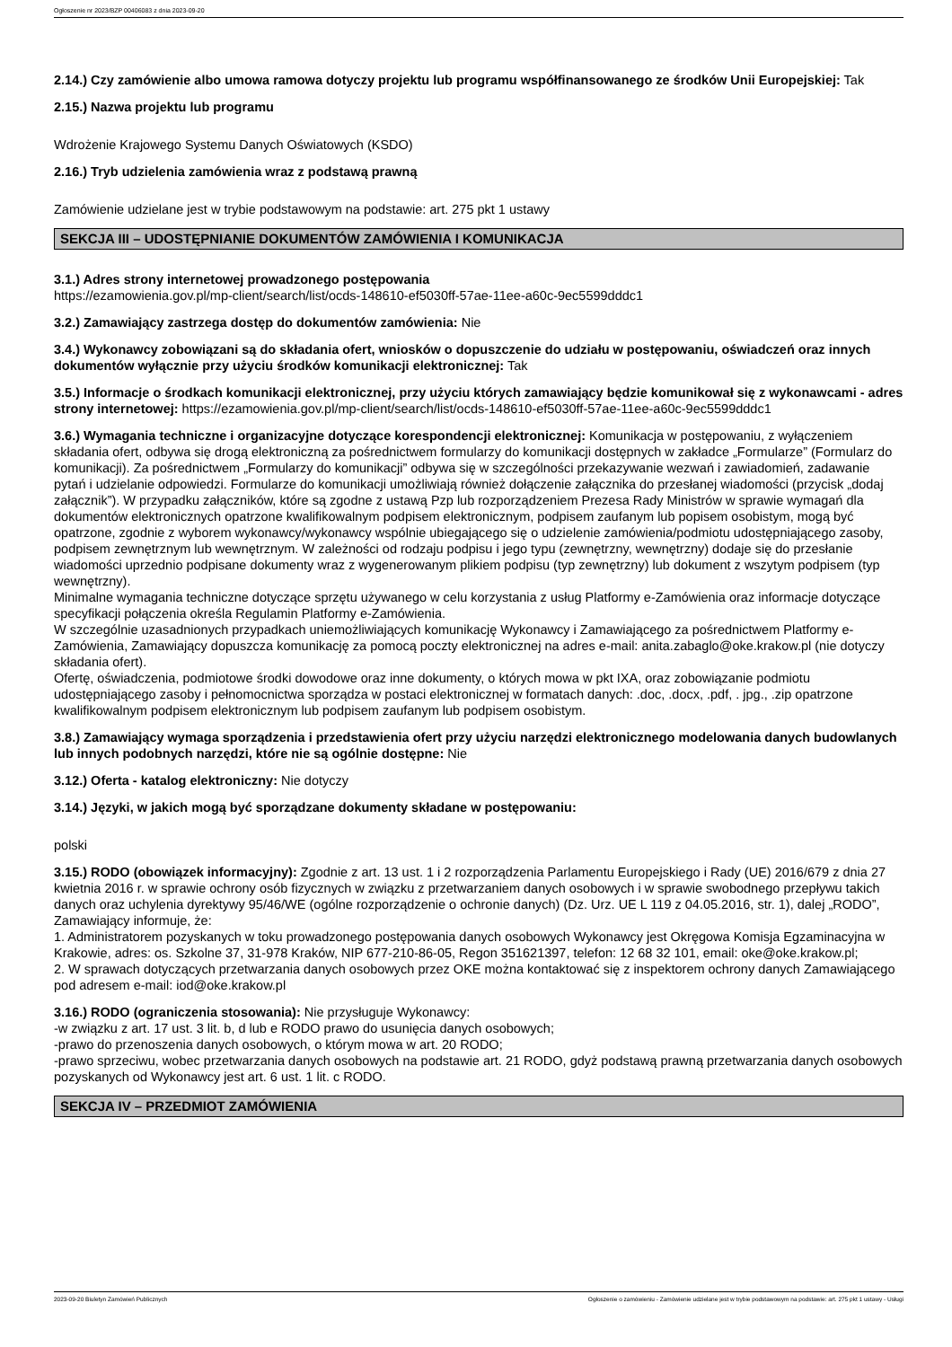Ogłoszenie nr 2023/BZP 00406083 z dnia 2023-09-20
2.14.) Czy zamówienie albo umowa ramowa dotyczy projektu lub programu współfinansowanego ze środków Unii Europejskiej: Tak
2.15.) Nazwa projektu lub programu
Wdrożenie Krajowego Systemu Danych Oświatowych (KSDO)
2.16.) Tryb udzielenia zamówienia wraz z podstawą prawną
Zamówienie udzielane jest w trybie podstawowym na podstawie: art. 275 pkt 1 ustawy
SEKCJA III – UDOSTĘPNIANIE DOKUMENTÓW ZAMÓWIENIA I KOMUNIKACJA
3.1.) Adres strony internetowej prowadzonego postępowania
https://ezamowienia.gov.pl/mp-client/search/list/ocds-148610-ef5030ff-57ae-11ee-a60c-9ec5599dddc1
3.2.) Zamawiający zastrzega dostęp do dokumentów zamówienia: Nie
3.4.) Wykonawcy zobowiązani są do składania ofert, wniosków o dopuszczenie do udziału w postępowaniu, oświadczeń oraz innych dokumentów wyłącznie przy użyciu środków komunikacji elektronicznej: Tak
3.5.) Informacje o środkach komunikacji elektronicznej, przy użyciu których zamawiający będzie komunikował się z wykonawcami - adres strony internetowej: https://ezamowienia.gov.pl/mp-client/search/list/ocds-148610-ef5030ff-57ae-11ee-a60c-9ec5599dddc1
3.6.) Wymagania techniczne i organizacyjne dotyczące korespondencji elektronicznej: Komunikacja w postępowaniu, z wyłączeniem składania ofert, odbywa się drogą elektroniczną za pośrednictwem formularzy do komunikacji dostępnych w zakładce „Formularze” (Formularz do komunikacji). Za pośrednictwem „Formularzy do komunikacji” odbywa się w szczególności przekazywanie wezwań i zawiadomień, zadawanie pytań i udzielanie odpowiedzi. Formularze do komunikacji umożliwiają również dołączenie załącznika do przesłanej wiadomości (przycisk „dodaj załącznik”). W przypadku załączników, które są zgodne z ustawą Pzp lub rozporządzeniem Prezesa Rady Ministrów w sprawie wymagań dla dokumentów elektronicznych opatrzone kwalifikowalnym podpisem elektronicznym, podpisem zaufanym lub popisem osobistym, mogą być opatrzone, zgodnie z wyborem wykonawcy/wykonawcy wspólnie ubiegającego się o udzielenie zamówienia/podmiotu udostępniającego zasoby, podpisem zewnętrznym lub wewnętrznym. W zależności od rodzaju podpisu i jego typu (zewnętrzny, wewnętrzny) dodaje się do przesłanie wiadomości uprzednio podpisane dokumenty wraz z wygenerowanym plikiem podpisu (typ zewnętrzny) lub dokument z wszytym podpisem (typ wewnętrzny).
Minimalne wymagania techniczne dotyczące sprzętu używanego w celu korzystania z usług Platformy e-Zamówienia oraz informacje dotyczące specyfikacji połączenia określa Regulamin Platformy e-Zamówienia.
W szczególnie uzasadnionych przypadkach uniemożliwiających komunikację Wykonawcy i Zamawiającego za pośrednictwem Platformy e-Zamówienia, Zamawiający dopuszcza komunikację za pomocą poczty elektronicznej na adres e-mail: anita.zabaglo@oke.krakow.pl (nie dotyczy składania ofert).
Ofertę, oświadczenia, podmiotowe środki dowodowe oraz inne dokumenty, o których mowa w pkt IXA, oraz zobowiązanie podmiotu udostępniającego zasoby i pełnomocnictwa sporządza w postaci elektronicznej w formatach danych: .doc, .docx, .pdf, . jpg., .zip opatrzone kwalifikowalnym podpisem elektronicznym lub podpisem zaufanym lub podpisem osobistym.
3.8.) Zamawiający wymaga sporządzenia i przedstawienia ofert przy użyciu narzędzi elektronicznego modelowania danych budowlanych lub innych podobnych narzędzi, które nie są ogólnie dostępne: Nie
3.12.) Oferta - katalog elektroniczny: Nie dotyczy
3.14.) Języki, w jakich mogą być sporządzane dokumenty składane w postępowaniu:
polski
3.15.) RODO (obowiązek informacyjny): Zgodnie z art. 13 ust. 1 i 2 rozporządzenia Parlamentu Europejskiego i Rady (UE) 2016/679 z dnia 27 kwietnia 2016 r. w sprawie ochrony osób fizycznych w związku z przetwarzaniem danych osobowych i w sprawie swobodnego przepływu takich danych oraz uchylenia dyrektywy 95/46/WE (ogólne rozporządzenie o ochronie danych) (Dz. Urz. UE L 119 z 04.05.2016, str. 1), dalej „RODO”, Zamawiający informuje, że:
1. Administratorem pozyskanych w toku prowadzonego postępowania danych osobowych Wykonawcy jest Okręgowa Komisja Egzaminacyjna w Krakowie, adres: os. Szkolne 37, 31-978 Kraków, NIP 677-210-86-05, Regon 351621397, telefon: 12 68 32 101, email: oke@oke.krakow.pl;
2. W sprawach dotyczących przetwarzania danych osobowych przez OKE można kontaktować się z inspektorem ochrony danych Zamawiającego pod adresem e-mail: iod@oke.krakow.pl
3.16.) RODO (ograniczenia stosowania): Nie przysługuje Wykonawcy:
-w związku z art. 17 ust. 3 lit. b, d lub e RODO prawo do usunięcia danych osobowych;
-prawo do przenoszenia danych osobowych, o którym mowa w art. 20 RODO;
-prawo sprzeciwu, wobec przetwarzania danych osobowych na podstawie art. 21 RODO, gdyż podstawą prawną przetwarzania danych osobowych pozyskanych od Wykonawcy jest art. 6 ust. 1 lit. c RODO.
SEKCJA IV – PRZEDMIOT ZAMÓWIENIA
2023-09-20 Biuletyn Zamówień Publicznych Ogłoszenie o zamówieniu - Zamówienie udzielane jest w trybie podstawowym na podstawie: art. 275 pkt 1 ustawy - Usługi